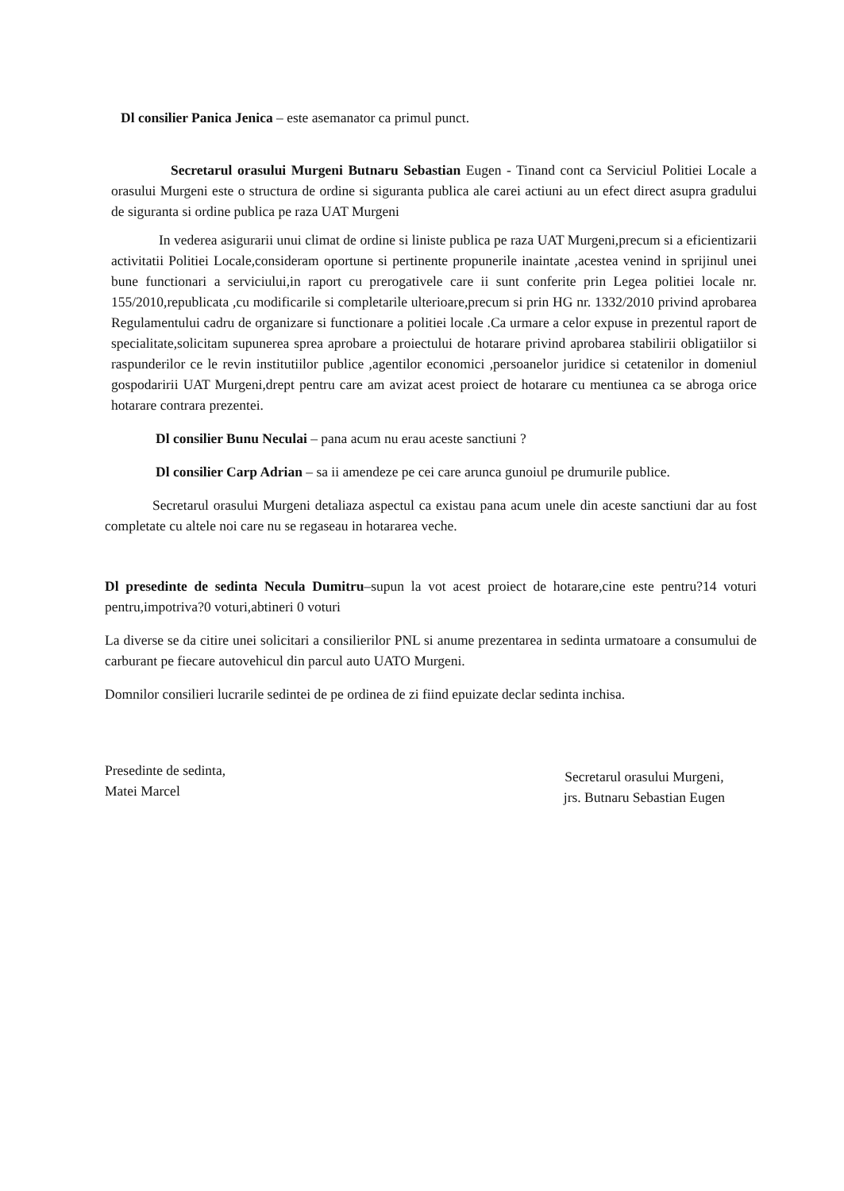Dl consilier Panica Jenica – este asemanator ca primul punct.
Secretarul orasului Murgeni Butnaru Sebastian Eugen - Tinand cont ca Serviciul Politiei Locale a orasului Murgeni este o structura de ordine si siguranta publica ale carei actiuni au un efect direct asupra gradului de siguranta si ordine publica pe raza UAT Murgeni
In vederea asigurarii unui climat de ordine si liniste publica pe raza UAT Murgeni,precum si a eficientizarii activitatii Politiei Locale,consideram oportune si pertinente propunerile inaintate ,acestea venind in sprijinul unei bune functionari a serviciului,in raport cu prerogativele care ii sunt conferite prin Legea politiei locale nr. 155/2010,republicata ,cu modificarile si completarile ulterioare,precum si prin HG nr. 1332/2010 privind aprobarea Regulamentului cadru de organizare si functionare a politiei locale .Ca urmare a celor expuse in prezentul raport de specialitate,solicitam supunerea sprea aprobare a proiectului de hotarare privind aprobarea stabilirii obligatiilor si raspunderilor ce le revin institutiilor publice ,agentilor economici ,persoanelor juridice si cetatenilor in domeniul gospodaririi UAT Murgeni,drept pentru care am avizat acest proiect de hotarare cu mentiunea ca se abroga orice hotarare contrara prezentei.
Dl consilier Bunu Neculai – pana acum nu erau aceste sanctiuni ?
Dl consilier Carp Adrian – sa ii amendeze pe cei care arunca gunoiul pe drumurile publice.
Secretarul orasului Murgeni detaliaza aspectul ca existau pana acum unele din aceste sanctiuni dar au fost completate cu altele noi care nu se regaseau in hotararea veche.
Dl presedinte de sedinta Necula Dumitru–supun la vot acest proiect de hotarare,cine este pentru?14 voturi pentru,impotriva?0 voturi,abtineri 0 voturi
La diverse se da citire unei solicitari a consilierilor PNL si anume prezentarea in sedinta urmatoare a consumului de carburant pe fiecare autovehicul din parcul auto UATO Murgeni.
Domnilor consilieri lucrarile sedintei de pe ordinea de zi fiind epuizate declar sedinta inchisa.
Presedinte de sedinta,
Matei Marcel
Secretarul orasului Murgeni,
jrs. Butnaru Sebastian Eugen